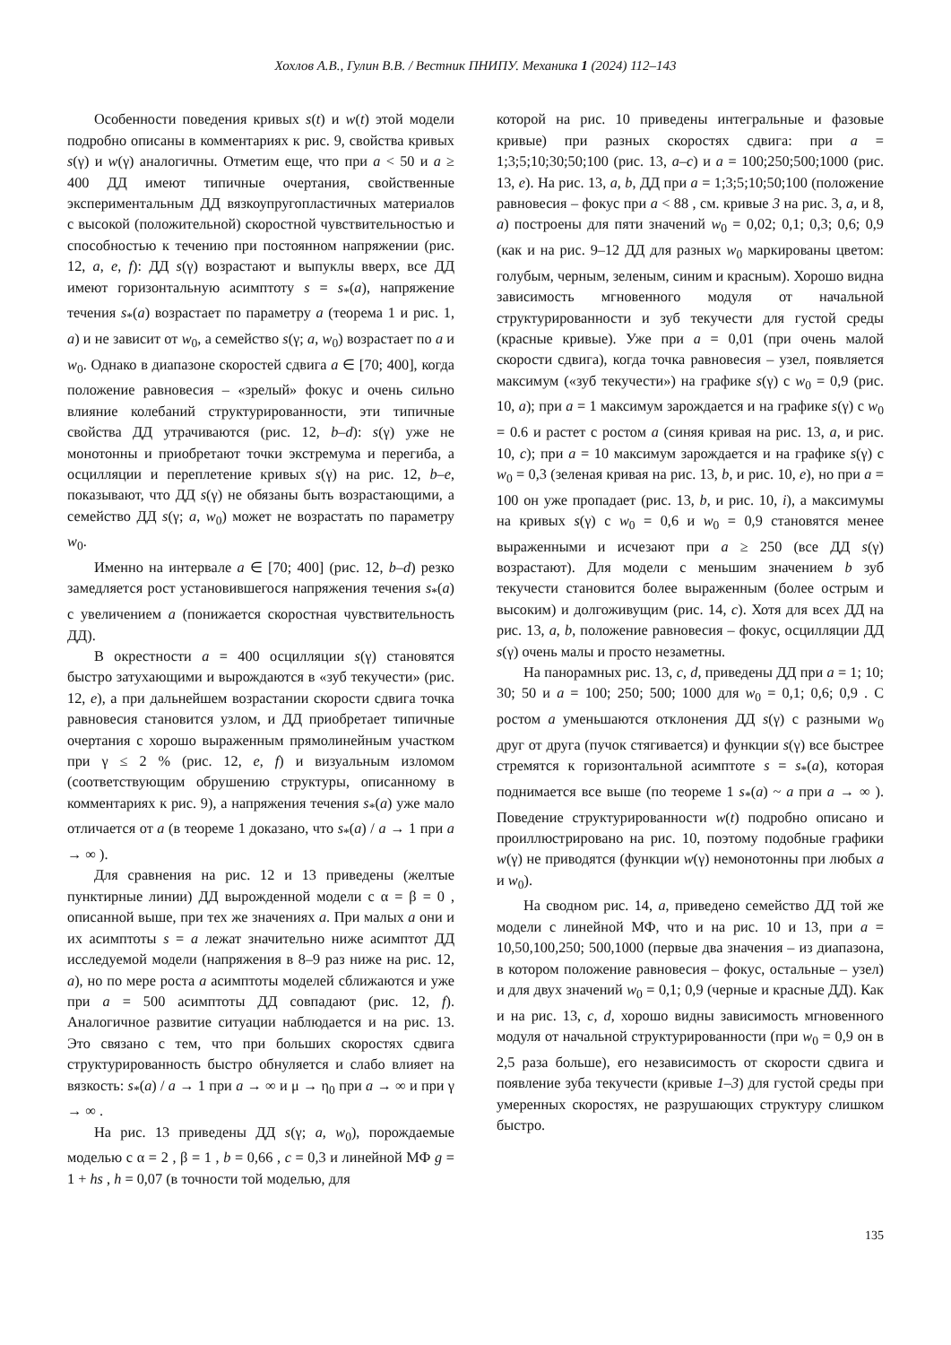Хохлов А.В., Гулин В.В. / Вестник ПНИПУ. Механика 1 (2024) 112–143
Особенности поведения кривых s(t) и w(t) этой модели подробно описаны в комментариях к рис. 9, свойства кривых s(γ) и w(γ) аналогичны. Отметим еще, что при a < 50 и a ≥ 400 ДД имеют типичные очертания, свойственные экспериментальным ДД вязкоупругопластичных материалов с высокой (положительной) скоростной чувствительностью и способностью к течению при постоянном напряжении (рис. 12, a, e, f): ДД s(γ) возрастают и выпуклы вверх, все ДД имеют горизонтальную асимптоту s = s<sub>*</sub>(a), напряжение течения s<sub>*</sub>(a) возрастает по параметру a (теорема 1 и рис. 1, a) и не зависит от w<sub>0</sub>, а семейство s(γ; a, w<sub>0</sub>) возрастает по a и w<sub>0</sub>. Однако в диапазоне скоростей сдвига a ∈ [70; 400], когда положение равновесия – «зрелый» фокус и очень сильно влияние колебаний структурированности, эти типичные свойства ДД утрачиваются (рис. 12, b–d): s(γ) уже не монотонны и приобретают точки экстремума и перегиба, а осцилляции и переплетение кривых s(γ) на рис. 12, b–e, показывают, что ДД s(γ) не обязаны быть возрастающими, а семейство ДД s(γ; a, w<sub>0</sub>) может не возрастать по параметру w<sub>0</sub>.
Именно на интервале a ∈ [70; 400] (рис. 12, b–d) резко замедляется рост установившегося напряжения течения s<sub>*</sub>(a) с увеличением a (понижается скоростная чувствительность ДД).
В окрестности a = 400 осцилляции s(γ) становятся быстро затухающими и вырождаются в «зуб текучести» (рис. 12, e), а при дальнейшем возрастании скорости сдвига точка равновесия становится узлом, и ДД приобретает типичные очертания с хорошо выраженным прямолинейным участком при γ ≤ 2 % (рис. 12, e, f) и визуальным изломом (соответствующим обрушению структуры, описанному в комментариях к рис. 9), а напряжения течения s<sub>*</sub>(a) уже мало отличается от a (в теореме 1 доказано, что s<sub>*</sub>(a) / a → 1 при a → ∞ ).
Для сравнения на рис. 12 и 13 приведены (желтые пунктирные линии) ДД вырожденной модели с α = β = 0 , описанной выше, при тех же значениях a. При малых a они и их асимптоты s = a лежат значительно ниже асимптот ДД исследуемой модели (напряжения в 8–9 раз ниже на рис. 12, a), но по мере роста a асимптоты моделей сближаются и уже при a = 500 асимптоты ДД совпадают (рис. 12, f). Аналогичное развитие ситуации наблюдается и на рис. 13. Это связано с тем, что при больших скоростях сдвига структурированность быстро обнуляется и слабо влияет на вязкость: s<sub>*</sub>(a) / a → 1 при a → ∞ и μ → η<sub>0</sub> при a → ∞ и при γ → ∞ .
На рис. 13 приведены ДД s(γ; a, w<sub>0</sub>), порождаемые моделью с α = 2 , β = 1 , b = 0,66 , c = 0,3 и линейной МФ g = 1 + hs , h = 0,07 (в точности той моделью, для
которой на рис. 10 приведены интегральные и фазовые кривые) при разных скоростях сдвига: при a = 1;3;5;10;30;50;100 (рис. 13, a–c) и a = 100;250;500;1000 (рис. 13, e). На рис. 13, a, b, ДД при a = 1;3;5;10;50;100 (положение равновесия – фокус при a < 88 , см. кривые 3 на рис. 3, a, и 8, a) построены для пяти значений w<sub>0</sub> = 0,02; 0,1; 0,3; 0,6; 0,9 (как и на рис. 9–12 ДД для разных w<sub>0</sub> маркированы цветом: голубым, черным, зеленым, синим и красным). Хорошо видна зависимость мгновенного модуля от начальной структурированности и зуб текучести для густой среды (красные кривые). Уже при a = 0,01 (при очень малой скорости сдвига), когда точка равновесия – узел, появляется максимум («зуб текучести») на графике s(γ) с w<sub>0</sub> = 0,9 (рис. 10, a); при a = 1 максимум зарождается и на графике s(γ) с w<sub>0</sub> = 0.6 и растет с ростом a (синяя кривая на рис. 13, a, и рис. 10, c); при a = 10 максимум зарождается и на графике s(γ) с w<sub>0</sub> = 0,3 (зеленая кривая на рис. 13, b, и рис. 10, e), но при a = 100 он уже пропадает (рис. 13, b, и рис. 10, i), а максимумы на кривых s(γ) с w<sub>0</sub> = 0,6 и w<sub>0</sub> = 0,9 становятся менее выраженными и исчезают при a ≥ 250 (все ДД s(γ) возрастают). Для модели с меньшим значением b зуб текучести становится более выраженным (более острым и высоким) и долгоживущим (рис. 14, c). Хотя для всех ДД на рис. 13, a, b, положение равновесия – фокус, осцилляции ДД s(γ) очень малы и просто незаметны.
На панорамных рис. 13, c, d, приведены ДД при a = 1; 10; 30; 50 и a = 100; 250; 500; 1000 для w<sub>0</sub> = 0,1; 0,6; 0,9 . С ростом a уменьшаются отклонения ДД s(γ) с разными w<sub>0</sub> друг от друга (пучок стягивается) и функции s(γ) все быстрее стремятся к горизонтальной асимптоте s = s<sub>*</sub>(a), которая поднимается все выше (по теореме 1 s<sub>*</sub>(a) ~ a при a → ∞ ). Поведение структурированности w(t) подробно описано и проиллюстрировано на рис. 10, поэтому подобные графики w(γ) не приводятся (функции w(γ) немонотонны при любых a и w<sub>0</sub>).
На сводном рис. 14, a, приведено семейство ДД той же модели с линейной МФ, что и на рис. 10 и 13, при a = 10,50,100,250; 500,1000 (первые два значения – из диапазона, в котором положение равновесия – фокус, остальные – узел) и для двух значений w<sub>0</sub> = 0,1; 0,9 (черные и красные ДД). Как и на рис. 13, c, d, хорошо видны зависимость мгновенного модуля от начальной структурированности (при w<sub>0</sub> = 0,9 он в 2,5 раза больше), его независимость от скорости сдвига и появление зуба текучести (кривые 1–3) для густой среды при умеренных скоростях, не разрушающих структуру слишком быстро.
135